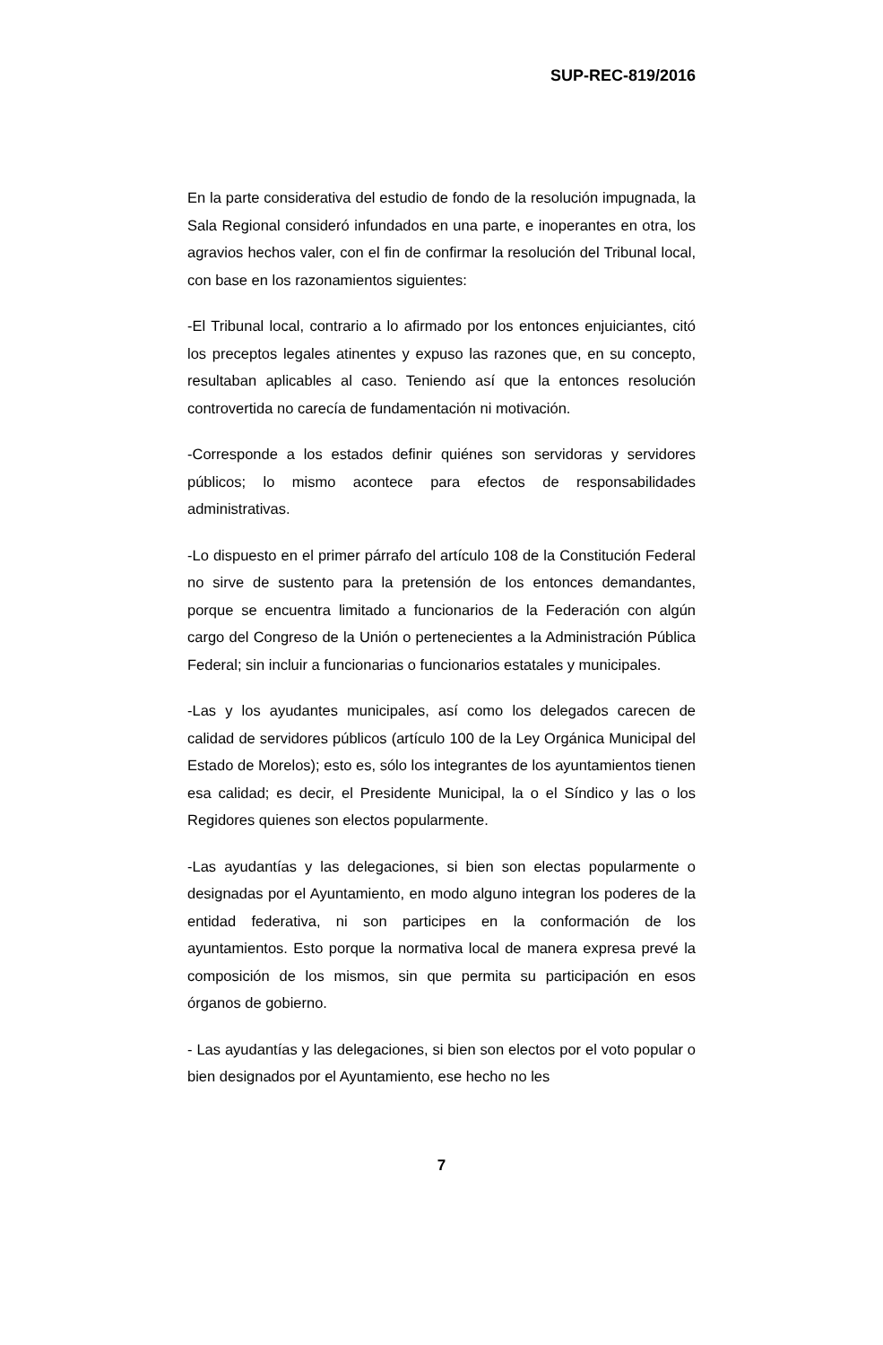SUP-REC-819/2016
En la parte considerativa del estudio de fondo de la resolución impugnada, la Sala Regional consideró infundados en una parte, e inoperantes en otra, los agravios hechos valer, con el fin de confirmar la resolución del Tribunal local, con base en los razonamientos siguientes:
-El Tribunal local, contrario a lo afirmado por los entonces enjuiciantes, citó los preceptos legales atinentes y expuso las razones que, en su concepto, resultaban aplicables al caso. Teniendo así que la entonces resolución controvertida no carecía de fundamentación ni motivación.
-Corresponde a los estados definir quiénes son servidoras y servidores públicos; lo mismo acontece para efectos de responsabilidades administrativas.
-Lo dispuesto en el primer párrafo del artículo 108 de la Constitución Federal no sirve de sustento para la pretensión de los entonces demandantes, porque se encuentra limitado a funcionarios de la Federación con algún cargo del Congreso de la Unión o pertenecientes a la Administración Pública Federal; sin incluir a funcionarias o funcionarios estatales y municipales.
-Las y los ayudantes municipales, así como los delegados carecen de calidad de servidores públicos (artículo 100 de la Ley Orgánica Municipal del Estado de Morelos); esto es, sólo los integrantes de los ayuntamientos tienen esa calidad; es decir, el Presidente Municipal, la o el Síndico y las o los Regidores quienes son electos popularmente.
-Las ayudantías y las delegaciones, si bien son electas popularmente o designadas por el Ayuntamiento, en modo alguno integran los poderes de la entidad federativa, ni son participes en la conformación de los ayuntamientos. Esto porque la normativa local de manera expresa prevé la composición de los mismos, sin que permita su participación en esos órganos de gobierno.
- Las ayudantías y las delegaciones, si bien son electos por el voto popular o bien designados por el Ayuntamiento, ese hecho no les
7